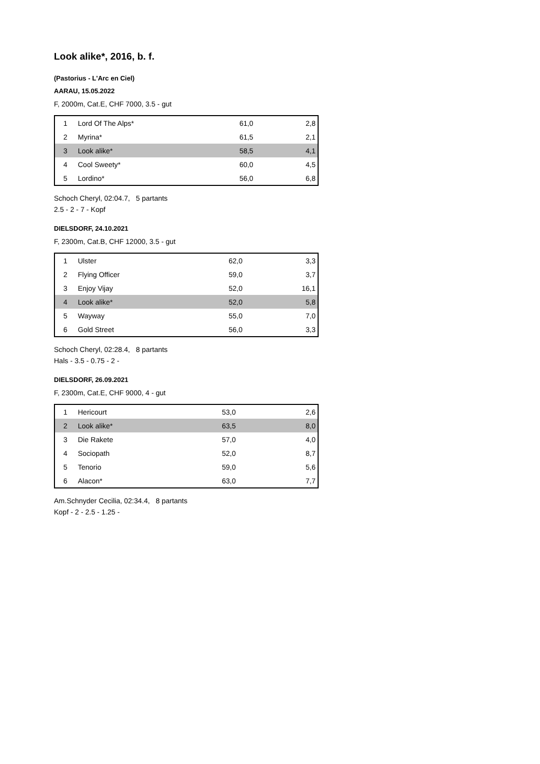Look alike*, 2016, b. f.
(Pastorius - L'Arc en Ciel)
AARAU, 15.05.2022
F, 2000m, Cat.E, CHF 7000, 3.5 - gut
| 1 | Lord Of The Alps* | 61,0 | 2,8 |
| 2 | Myrina* | 61,5 | 2,1 |
| 3 | Look alike* | 58,5 | 4,1 |
| 4 | Cool Sweety* | 60,0 | 4,5 |
| 5 | Lordino* | 56,0 | 6,8 |
Schoch Cheryl, 02:04.7, 5 partants
2.5 - 2 - 7 - Kopf
DIELSDORF, 24.10.2021
F, 2300m, Cat.B, CHF 12000, 3.5 - gut
| 1 | Ulster | 62,0 | 3,3 |
| 2 | Flying Officer | 59,0 | 3,7 |
| 3 | Enjoy Vijay | 52,0 | 16,1 |
| 4 | Look alike* | 52,0 | 5,8 |
| 5 | Wayway | 55,0 | 7,0 |
| 6 | Gold Street | 56,0 | 3,3 |
Schoch Cheryl, 02:28.4, 8 partants
Hals - 3.5 - 0.75 - 2 -
DIELSDORF, 26.09.2021
F, 2300m, Cat.E, CHF 9000, 4 - gut
| 1 | Hericourt | 53,0 | 2,6 |
| 2 | Look alike* | 63,5 | 8,0 |
| 3 | Die Rakete | 57,0 | 4,0 |
| 4 | Sociopath | 52,0 | 8,7 |
| 5 | Tenorio | 59,0 | 5,6 |
| 6 | Alacon* | 63,0 | 7,7 |
Am.Schnyder Cecilia, 02:34.4, 8 partants
Kopf - 2 - 2.5 - 1.25 -